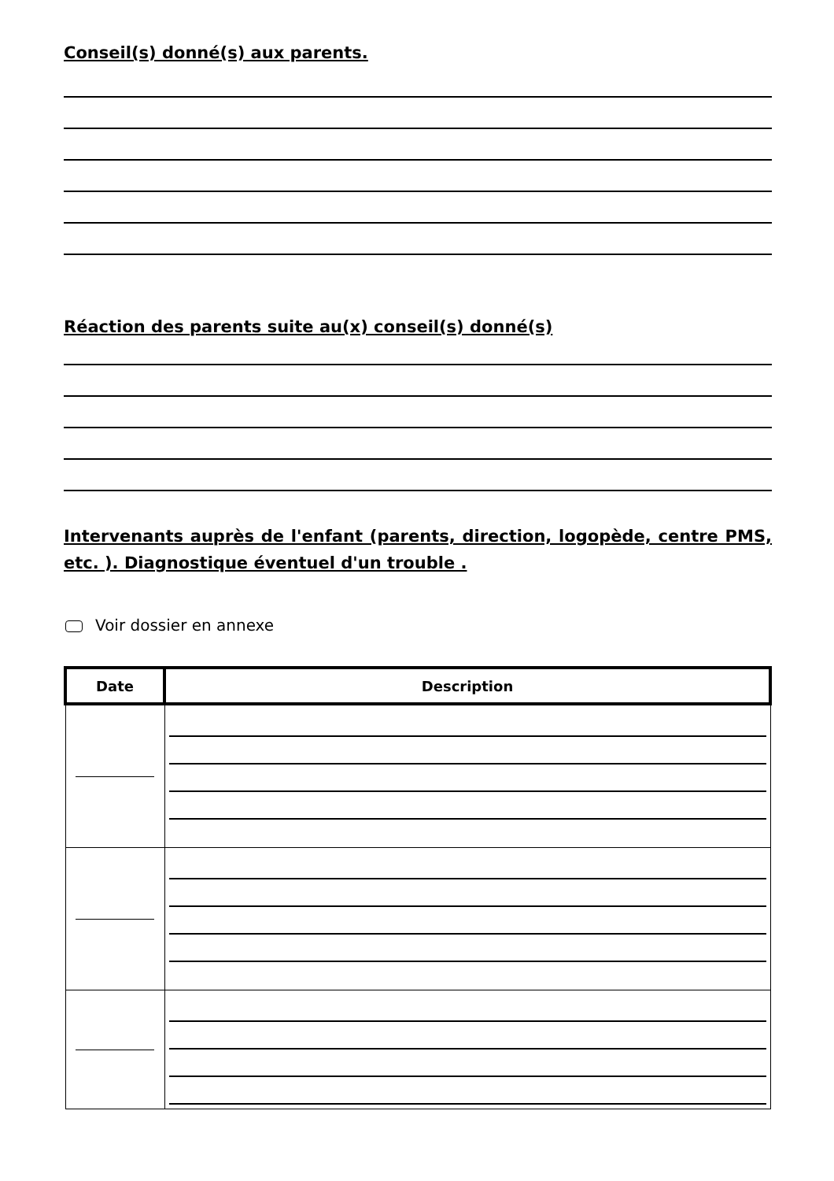Conseil(s) donné(s) aux parents.
Réaction des parents suite au(x) conseil(s) donné(s)
Intervenants auprès de l'enfant (parents, direction, logopède, centre PMS, etc. ). Diagnostique éventuel d'un trouble .
Voir dossier en annexe
| Date | Description |
| --- | --- |